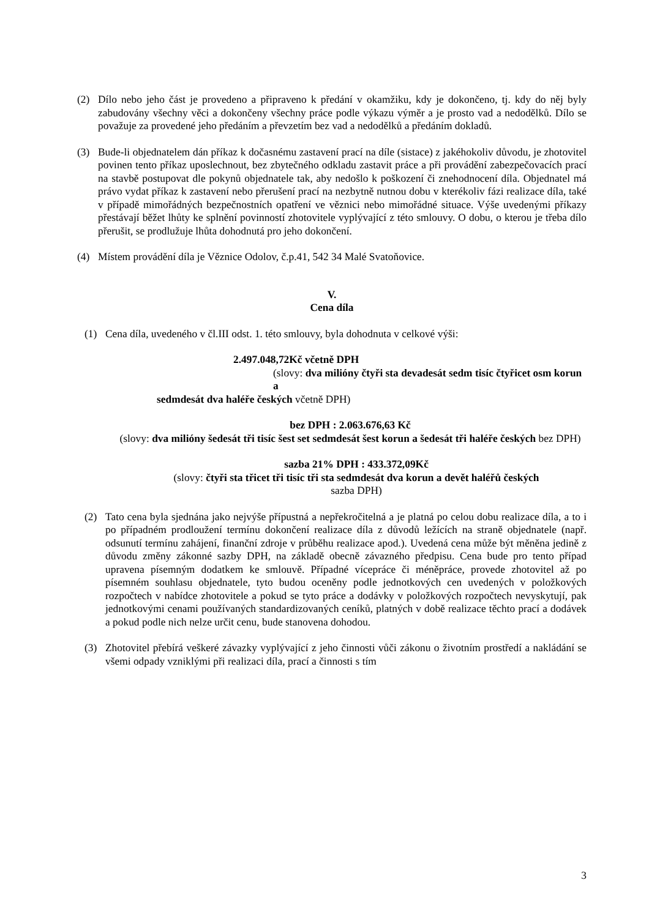(2) Dílo nebo jeho část je provedeno a připraveno k předání v okamžiku, kdy je dokončeno, tj. kdy do něj byly zabudovány všechny věci a dokončeny všechny práce podle výkazu výměr a je prosto vad a nedodělků. Dílo se považuje za provedené jeho předáním a převzetím bez vad a nedodělků a předáním dokladů.
(3) Bude-li objednatelem dán příkaz k dočasnému zastavení prací na díle (sistace) z jakéhokoliv důvodu, je zhotovitel povinen tento příkaz uposlechnout, bez zbytečného odkladu zastavit práce a při provádění zabezpečovacích prací na stavbě postupovat dle pokynů objednatele tak, aby nedošlo k poškození či znehodnocení díla. Objednatel má právo vydat příkaz k zastavení nebo přerušení prací na nezbytně nutnou dobu v kterékoliv fázi realizace díla, také v případě mimořádných bezpečnostních opatření ve věznici nebo mimořádné situace. Výše uvedenými příkazy přestávají běžet lhůty ke splnění povinností zhotovitele vyplývající z této smlouvy. O dobu, o kterou je třeba dílo přerušit, se prodlužuje lhůta dohodnutá pro jeho dokončení.
(4) Místem provádění díla je Věznice Odolov, č.p.41, 542 34 Malé Svatoňovice.
V.
Cena díla
(1) Cena díla, uvedeného v čl.III odst. 1. této smlouvy, byla dohodnuta v celkové výši:
2.497.048,72Kč včetně DPH
(slovy: dva milióny čtyři sta devadesát sedm tisíc čtyřicet osm korun a
sedmdesát dva haléře českých včetně DPH)
bez DPH : 2.063.676,63 Kč
(slovy: dva milióny šedesát tři tisíc šest set sedmdesát šest korun a šedesát tři haléře českých bez DPH)
sazba 21% DPH : 433.372,09Kč
(slovy: čtyři sta třicet tři tisíc tři sta sedmdesát dva korun a devět haléřů českých
sazba DPH)
(2) Tato cena byla sjednána jako nejvýše přípustná a nepřekročitelná a je platná po celou dobu realizace díla, a to i po případném prodloužení termínu dokončení realizace díla z důvodů ležících na straně objednatele (např. odsunutí termínu zahájení, finanční zdroje v průběhu realizace apod.). Uvedená cena může být měněna jedině z důvodu změny zákonné sazby DPH, na základě obecně závazného předpisu. Cena bude pro tento případ upravena písemným dodatkem ke smlouvě. Případné vícepráce či méněpráce, provede zhotovitel až po písemném souhlasu objednatele, tyto budou oceněny podle jednotkových cen uvedených v položkových rozpočtech v nabídce zhotovitele a pokud se tyto práce a dodávky v položkových rozpočtech nevyskytují, pak jednotkovými cenami používaných standardizovaných ceníků, platných v době realizace těchto prací a dodávek a pokud podle nich nelze určit cenu, bude stanovena dohodou.
(3) Zhotovitel přebírá veškeré závazky vyplývající z jeho činnosti vůči zákonu o životním prostředí a nakládání se všemi odpady vzniklými při realizaci díla, prací a činnosti s tím
3